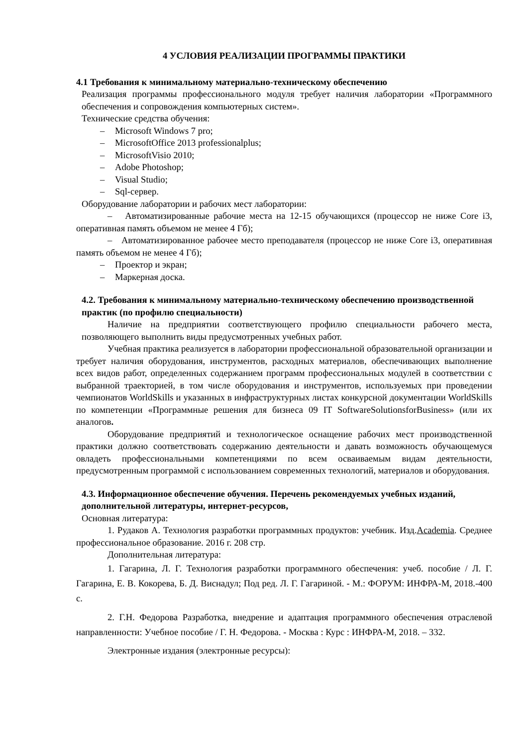4 УСЛОВИЯ РЕАЛИЗАЦИИ ПРОГРАММЫ ПРАКТИКИ
4.1 Требования к минимальному материально-техническому обеспечению
Реализация программы профессионального модуля требует наличия лаборатории «Программного обеспечения и сопровождения компьютерных систем».
Технические средства обучения:
– Microsoft Windows 7 pro;
– MicrosoftOffice 2013 professionalplus;
– MicrosoftVisio 2010;
– Adobe Photoshop;
– Visual Studio;
– Sql-сервер.
Оборудование лаборатории и рабочих мест лаборатории:
– Автоматизированные рабочие места на 12-15 обучающихся (процессор не ниже Core i3, оперативная память объемом не менее 4 Гб);
– Автоматизированное рабочее место преподавателя (процессор не ниже Core i3, оперативная память объемом не менее 4 Гб);
– Проектор и экран;
– Маркерная доска.
4.2. Требования к минимальному материально-техническому обеспечению производственной практик (по профилю специальности)
Наличие на предприятии соответствующего профилю специальности рабочего места, позволяющего выполнить виды предусмотренных учебных работ.
Учебная практика реализуется в лаборатории профессиональной образовательной организации и требует наличия оборудования, инструментов, расходных материалов, обеспечивающих выполнение всех видов работ, определенных содержанием программ профессиональных модулей в соответствии с выбранной траекторией, в том числе оборудования и инструментов, используемых при проведении чемпионатов WorldSkills и указанных в инфраструктурных листах конкурсной документации WorldSkills по компетенции «Программные решения для бизнеса 09 IT SoftwareSolutionsforBusiness» (или их аналогов.
Оборудование предприятий и технологическое оснащение рабочих мест производственной практики должно соответствовать содержанию деятельности и давать возможность обучающемуся овладеть профессиональными компетенциями по всем осваиваемым видам деятельности, предусмотренным программой с использованием современных технологий, материалов и оборудования.
4.3. Информационное обеспечение обучения. Перечень рекомендуемых учебных изданий, дополнительной литературы, интернет-ресурсов,
Основная литература:
1. Рудаков А. Технология разработки программных продуктов: учебник. Изд.Academia. Среднее профессиональное образование. 2016 г. 208 стр.
Дополнительная литература:
1. Гагарина, Л. Г. Технология разработки программного обеспечения: учеб. пособие / Л. Г. Гагарина, Е. В. Кокорева, Б. Д. Виснадул; Под ред. Л. Г. Гагариной. - М.: ФОРУМ: ИНФРА-М, 2018.-400 с.
2. Г.Н. Федорова Разработка, внедрение и адаптация программного обеспечения отраслевой направленности: Учебное пособие / Г. Н. Федорова. - Москва : Курс : ИНФРА-М, 2018. – 332.
Электронные издания (электронные ресурсы):